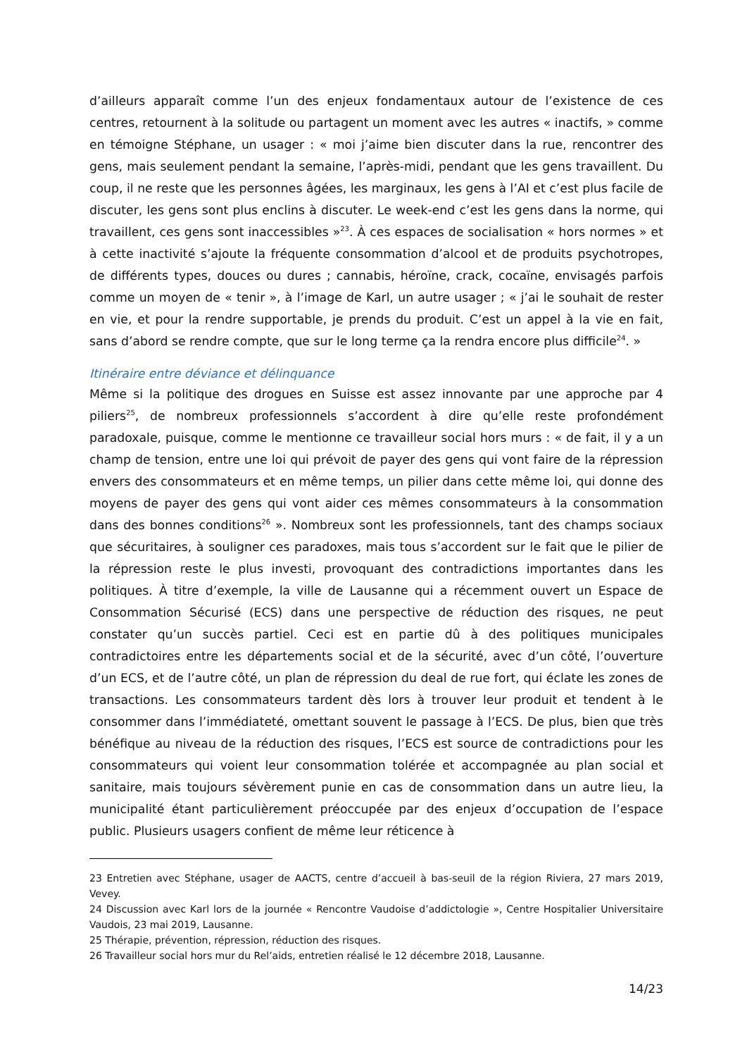d’ailleurs apparaît comme l’un des enjeux fondamentaux autour de l’existence de ces centres, retournent à la solitude ou partagent un moment avec les autres « inactifs, » comme en témoigne Stéphane, un usager : « moi j’aime bien discuter dans la rue, rencontrer des gens, mais seulement pendant la semaine, l’après-midi, pendant que les gens travaillent. Du coup, il ne reste que les personnes âgées, les marginaux, les gens à l’AI et c’est plus facile de discuter, les gens sont plus enclins à discuter. Le week-end c’est les gens dans la norme, qui travaillent, ces gens sont inaccessibles »<sup>23</sup>. À ces espaces de socialisation « hors normes » et à cette inactivité s’ajoute la fréquente consommation d’alcool et de produits psychotropes, de différents types, douces ou dures ; cannabis, héroïne, crack, cocaïne, envisagés parfois comme un moyen de « tenir », à l’image de Karl, un autre usager ; « j’ai le souhait de rester en vie, et pour la rendre supportable, je prends du produit. C’est un appel à la vie en fait, sans d’abord se rendre compte, que sur le long terme ça la rendra encore plus difficile<sup>24</sup>. »
Itinéraire entre déviance et délinquance
Même si la politique des drogues en Suisse est assez innovante par une approche par 4 piliers<sup>25</sup>, de nombreux professionnels s’accordent à dire qu’elle reste profondément paradoxale, puisque, comme le mentionne ce travailleur social hors murs : « de fait, il y a un champ de tension, entre une loi qui prévoit de payer des gens qui vont faire de la répression envers des consommateurs et en même temps, un pilier dans cette même loi, qui donne des moyens de payer des gens qui vont aider ces mêmes consommateurs à la consommation dans des bonnes conditions<sup>26</sup> ». Nombreux sont les professionnels, tant des champs sociaux que sécuritaires, à souligner ces paradoxes, mais tous s’accordent sur le fait que le pilier de la répression reste le plus investi, provoquant des contradictions importantes dans les politiques. À titre d’exemple, la ville de Lausanne qui a récemment ouvert un Espace de Consommation Sécurisé (ECS) dans une perspective de réduction des risques, ne peut constater qu’un succès partiel. Ceci est en partie dû à des politiques municipales contradictoires entre les départements social et de la sécurité, avec d’un côté, l’ouverture d’un ECS, et de l’autre côté, un plan de répression du deal de rue fort, qui éclate les zones de transactions. Les consommateurs tardent dès lors à trouver leur produit et tendent à le consommer dans l’immédiateté, omettant souvent le passage à l’ECS. De plus, bien que très bénéfique au niveau de la réduction des risques, l’ECS est source de contradictions pour les consommateurs qui voient leur consommation tolérée et accompagnée au plan social et sanitaire, mais toujours sévèrement punie en cas de consommation dans un autre lieu, la municipalité étant particulièrement préoccupée par des enjeux d’occupation de l’espace public. Plusieurs usagers confient de même leur réticence à
23 Entretien avec Stéphane, usager de AACTS, centre d’accueil à bas-seuil de la région Riviera, 27 mars 2019, Vevey.
24 Discussion avec Karl lors de la journée « Rencontre Vaudoise d’addictologie », Centre Hospitalier Universitaire Vaudois, 23 mai 2019, Lausanne.
25 Thérapie, prévention, répression, réduction des risques.
26 Travailleur social hors mur du Rel’aids, entretien réalisé le 12 décembre 2018, Lausanne.
14/23